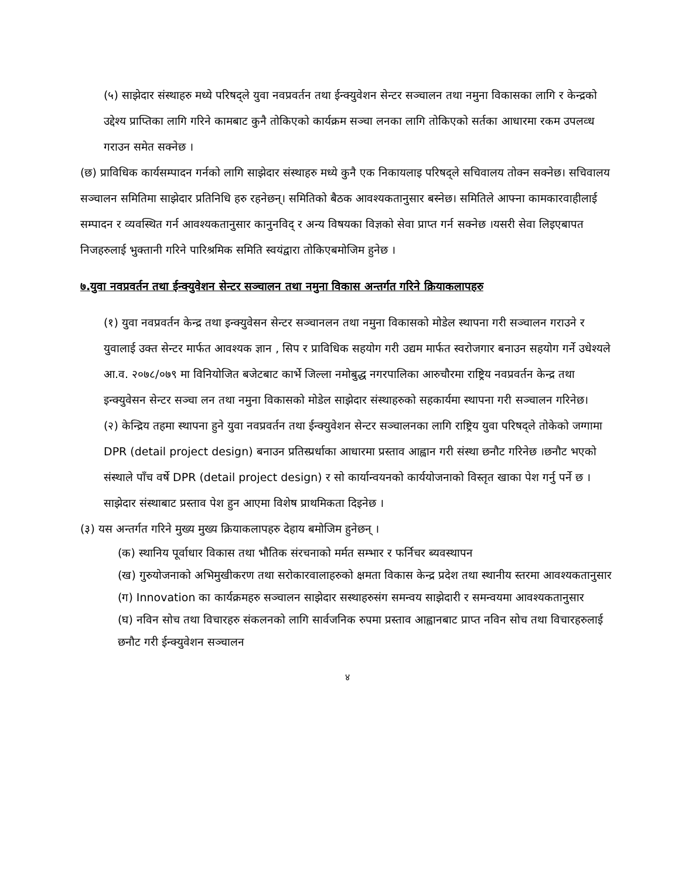(५) साझेदार संस्थाहरु मध्ये परिषद्ले युवा नवप्रवर्तन तथा ईन्क्युवेशन सेन्टर सञ्चालन तथा नमुना विकासका लागि र केन्द्रको उद्देश्य प्राप्तिका लागि गरिने कामबाट कुनै तोकिएको कार्यक्रम सञ्चा लनका लागि तोकिएको सर्तका आधारमा रकम उपलव्ध गराउन समेत सक्नेछ ।
(छ) प्राविधिक कार्यसम्पादन गर्नको लागि साझेदार संस्थाहरु मध्ये कुनै एक निकायलाइ परिषद्ले सचिवालय तोक्न सक्नेछ। सचिवालय सञ्चालन समितिमा साझेदार प्रतिनिधि हरु रहनेछन्। समितिको बैठक आवश्यकतानुसार बस्नेछ। समितिले आफ्ना कामकारवाहीलाई सम्पादन र व्यवस्थित गर्न आवश्यकतानुसार कानुनविद् र अन्य विषयका विज्ञको सेवा प्राप्त गर्न सक्नेछ ।यसरी सेवा लिइएबापत निजहरुलाई भुक्तानी गरिने पारिश्रमिक समिति स्वयंद्वारा तोकिएबमोजिम हुनेछ ।
७.युवा नवप्रवर्तन तथा ईन्क्युवेशन सेन्टर सञ्चालन तथा नमुना विकास अन्तर्गत गरिने क्रियाकलापहरु
(१) युवा नवप्रवर्तन केन्द्र तथा इन्क्युवेसन सेन्टर सञ्चानलन तथा नमुना विकासको मोडेल स्थापना गरी सञ्चालन गराउने र युवालाई उक्त सेन्टर मार्फत आवश्यक ज्ञान , सिप र प्राविधिक सहयोग गरी उद्यम मार्फत स्वरोजगार बनाउन सहयोग गर्ने उधेश्यले आ.व. २०७८/०७९ मा विनियोजित बजेटबाट कार्भे जिल्ला नमोबुद्ध नगरपालिका आरुचौरमा राष्ट्रिय नवप्रवर्तन केन्द्र तथा इन्क्युवेसन सेन्टर सञ्चा लन तथा नमुना विकासको मोडेल साझेदार संस्थाहरुको सहकार्यमा स्थापना गरी सञ्चालन गरिनेछ।
(२) केन्द्रिय तहमा स्थापना हुने युवा नवप्रवर्तन तथा ईन्क्युवेशन सेन्टर सञ्चालनका लागि राष्ट्रिय युवा परिषद्ले तोकेको जग्गामा DPR (detail project design) बनाउन प्रतिस्प्रर्धाका आधारमा प्रस्ताव आह्वान गरी संस्था छनौट गरिनेछ ।छनौट भएको संस्थाले पाँच वर्षे DPR (detail project design) र सो कार्यान्वयनको कार्ययोजनाको विस्तृत खाका पेश गर्नु पर्ने छ । साझेदार संस्थाबाट प्रस्ताव पेश हुन आएमा विशेष प्राथमिकता दिइनेछ ।
(३) यस अन्तर्गत गरिने मुख्य मुख्य क्रियाकलापहरु देहाय बमोजिम हुनेछन् ।
(क) स्थानिय पूर्वाधार विकास तथा भौतिक संरचनाको मर्मत सम्भार र फर्निचर ब्यवस्थापन
(ख) गुरुयोजनाको अभिमुखीकरण तथा सरोकारवालाहरुको क्षमता विकास केन्द्र प्रदेश तथा स्थानीय स्तरमा आवश्यकतानुसार
(ग) Innovation का कार्यक्रमहरु सञ्चालन साझेदार सस्थाहरुसंग समन्वय साझेदारी र समन्वयमा आवश्यकतानुसार
(घ) नविन सोच तथा विचारहरु संकलनको लागि सार्वजनिक रुपमा प्रस्ताव आह्वानबाट प्राप्त नविन सोच तथा विचारहरुलाई छनौट गरी ईन्क्युवेशन सञ्चालन
४